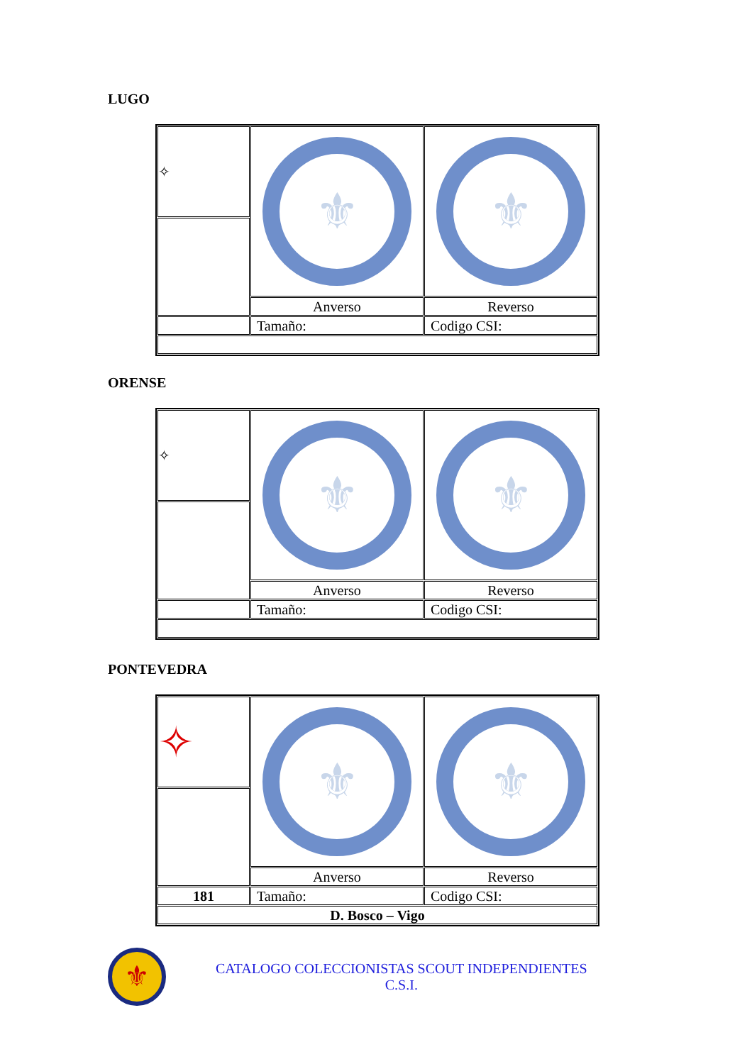LUGO
| ✧ | ⚜ | ⚜ |
| | Anverso | Reverso |
| | Tamaño: | Codigo CSI: |
ORENSE
| ✧ | ⚜ | ⚜ |
| | Anverso | Reverso |
| | Tamaño: | Codigo CSI: |
PONTEVEDRA
| ✧ | ⚜ | ⚜ |
| | Anverso | Reverso |
| 181 | Tamaño: | Codigo CSI: |
| D. Bosco – Vigo | | |
⚜
CATALOGO COLECCIONISTAS SCOUT INDEPENDIENTES
C.S.I.